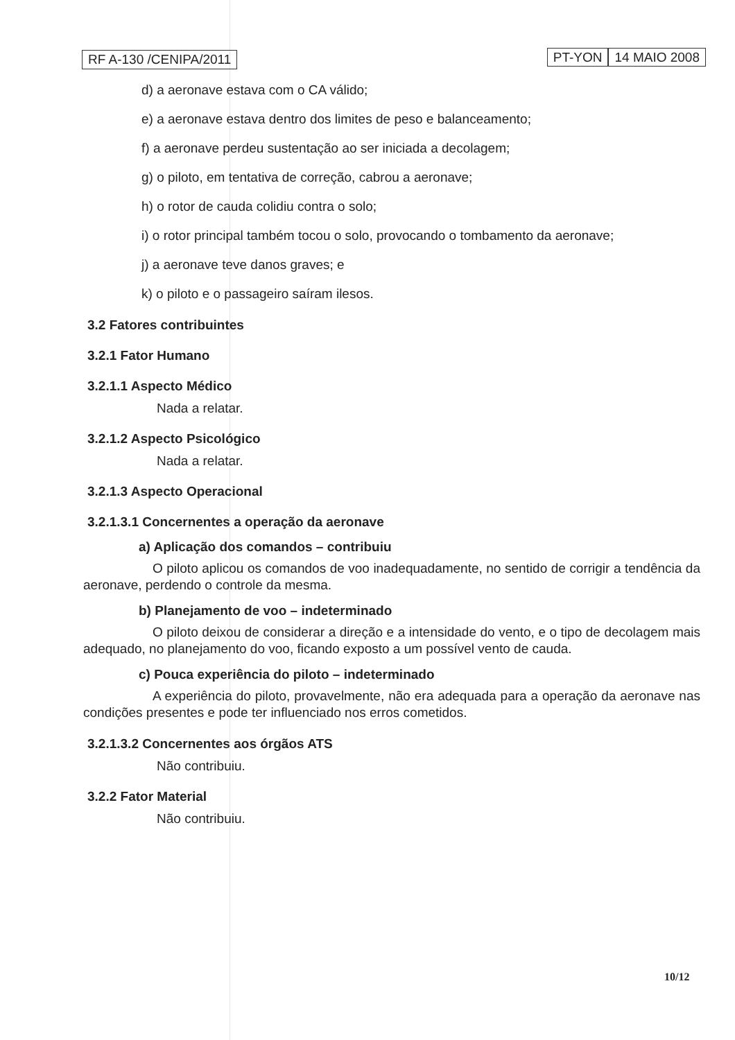RF A-130 /CENIPA/2011 PT-YON 14 MAIO 2008
d) a aeronave estava com o CA válido;
e) a aeronave estava dentro dos limites de peso e balanceamento;
f) a aeronave perdeu sustentação ao ser iniciada a decolagem;
g) o piloto, em tentativa de correção, cabrou a aeronave;
h) o rotor de cauda colidiu contra o solo;
i) o rotor principal também tocou o solo, provocando o tombamento da aeronave;
j) a aeronave teve danos graves; e
k) o piloto e o passageiro saíram ilesos.
3.2 Fatores contribuintes
3.2.1 Fator Humano
3.2.1.1 Aspecto Médico
Nada a relatar.
3.2.1.2 Aspecto Psicológico
Nada a relatar.
3.2.1.3 Aspecto Operacional
3.2.1.3.1 Concernentes a operação da aeronave
a) Aplicação dos comandos – contribuiu
O piloto aplicou os comandos de voo inadequadamente, no sentido de corrigir a tendência da aeronave, perdendo o controle da mesma.
b) Planejamento de voo – indeterminado
O piloto deixou de considerar a direção e a intensidade do vento, e o tipo de decolagem mais adequado, no planejamento do voo, ficando exposto a um possível vento de cauda.
c) Pouca experiência do piloto – indeterminado
A experiência do piloto, provavelmente, não era adequada para a operação da aeronave nas condições presentes e pode ter influenciado nos erros cometidos.
3.2.1.3.2 Concernentes aos órgãos ATS
Não contribuiu.
3.2.2 Fator Material
Não contribuiu.
10/12